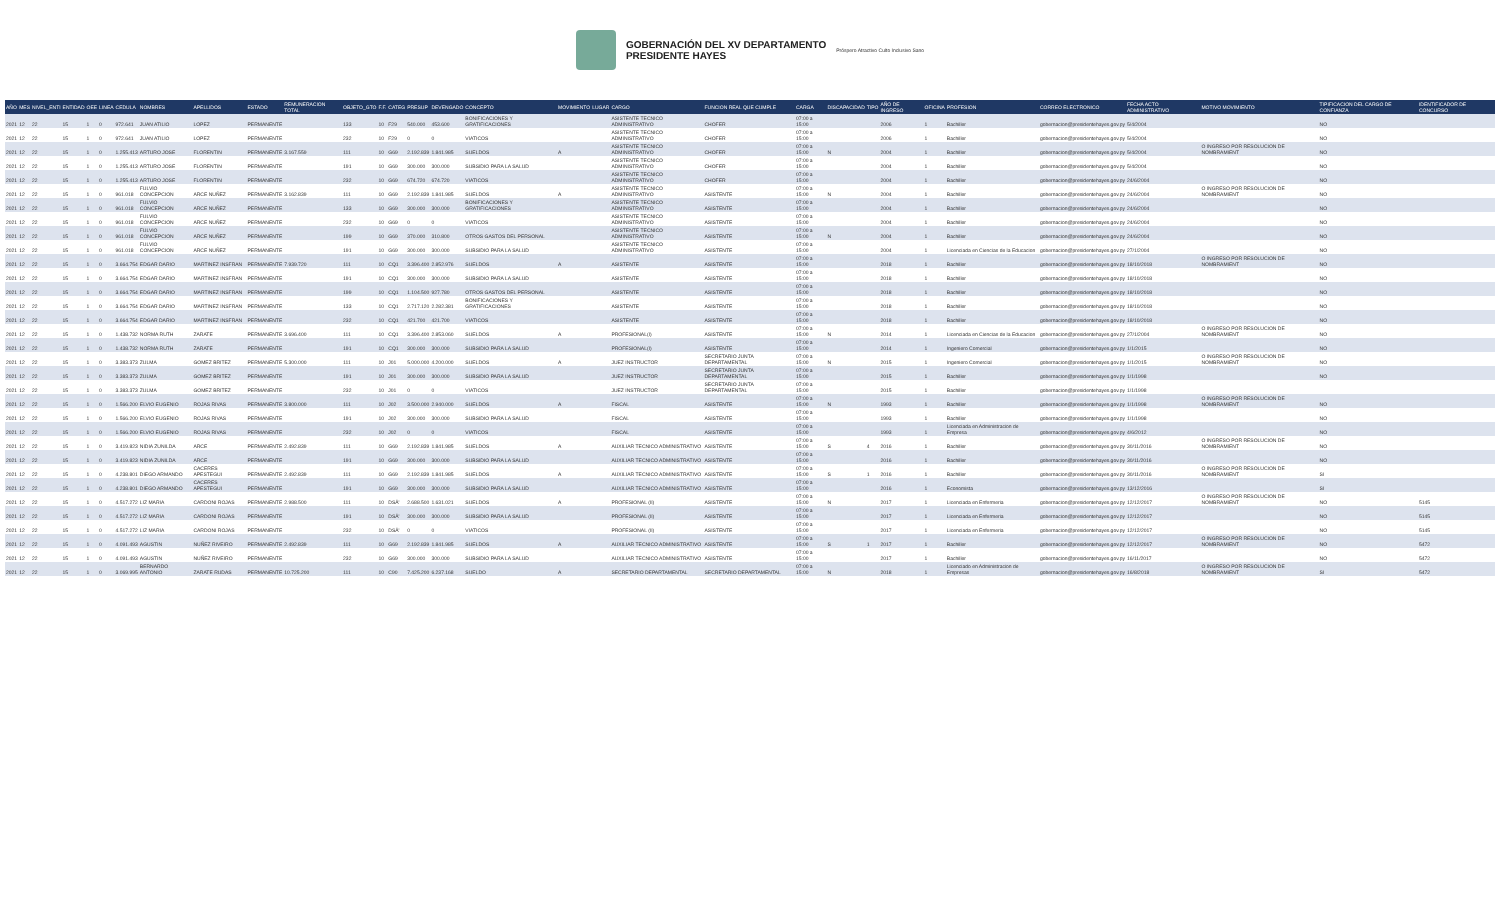GOBERNACIÓN DEL XV DEPARTAMENTO
PRESIDENTE HAYES
Próspero Atractivo Culto Inclusivo Sano
| AÑO | MES | NIVEL_ENTI | ENTIDAD | OEE | LINEA | CEDULA | NOMBRES | APELLIDOS | ESTADO | REMUNERACION TOTAL | OBJETO_GTO | F.F. | CATEG | PRESUP | DEVENGADO | CONCEPTO | MOVIMIENTO | LUGAR | CARGO | FUNCION REAL QUE CUMPLE | CARGA | DISCAPACIDAD | TIPO | AÑO DE INGRESO | OFICINA | PROFESION | CORREO ELECTRONICO | FECHA ACTO ADMINISTRATIVO | MOTIVO MOVIMIENTO | TIPIFICACION DEL CARGO DE CONFIANZA | IDENTIFICADOR DE CONCURSO |
| --- | --- | --- | --- | --- | --- | --- | --- | --- | --- | --- | --- | --- | --- | --- | --- | --- | --- | --- | --- | --- | --- | --- | --- | --- | --- | --- | --- | --- | --- | --- | --- |
| 2021 | 12 | 22 | 15 | 1 | 0 | 972.641 | JUAN ATILIO | LOPEZ | PERMANENTE | | 133 | 10 | F29 | 540.000 | 453.600 | BONIFICACIONES Y GRATIFICACIONES | | | ASISTENTE TECNICO ADMINISTRATIVO | CHOFER | 07:00 a 15:00 | | | 2006 | 1 | Bachiller | gobernacion@presidentehayes.gov.py | 5/4/2004 | | NO | |
| 2021 | 12 | 22 | 15 | 1 | 0 | 972.641 | JUAN ATILIO | LOPEZ | PERMANENTE | | 232 | 10 | F29 | 0 | 0 | VIATICOS | | | ASISTENTE TECNICO ADMINISTRATIVO | CHOFER | 07:00 a 15:00 | | | 2006 | 1 | Bachiller | gobernacion@presidentehayes.gov.py | 5/4/2004 | | NO | |
| 2021 | 12 | 22 | 15 | 1 | 0 | 1.255.413 | ARTURO JOSE | FLORENTIN | PERMANENTE | 3.167.559 | 111 | 10 | G69 | 2.192.839 | 1.841.985 | SUELDOS | A | | ASISTENTE TECNICO ADMINISTRATIVO | CHOFER | 07:00 a 15:00 | N | | 2004 | 1 | Bachiller | gobernacion@presidentehayes.gov.py | 5/4/2004 | O INGRESO POR RESOLUCION DE NOMBRAMIENT | NO | |
| 2021 | 12 | 22 | 15 | 1 | 0 | 1.255.413 | ARTURO JOSE | FLORENTIN | PERMANENTE | | 191 | 10 | G69 | 300.000 | 300.000 | SUBSIDIO PARA LA SALUD | | | ASISTENTE TECNICO ADMINISTRATIVO | CHOFER | 07:00 a 15:00 | | | 2004 | 1 | Bachiller | gobernacion@presidentehayes.gov.py | 5/4/2004 | | NO | |
| 2021 | 12 | 22 | 15 | 1 | 0 | 1.255.413 | ARTURO JOSE | FLORENTIN | PERMANENTE | | 232 | 10 | G69 | 674.720 | 674.720 | VIATICOS | | | ASISTENTE TECNICO ADMINISTRATIVO | CHOFER | 07:00 a 15:00 | | | 2004 | 1 | Bachiller | gobernacion@presidentehayes.gov.py | 24/6/2004 | | NO | |
| 2021 | 12 | 22 | 15 | 1 | 0 | 961.018 | FULVIO CONCEPCION | ARCE NUÑEZ | PERMANENTE | 3.162.839 | 111 | 10 | G69 | 2.192.839 | 1.841.985 | SUELDOS | A | | ASISTENTE TECNICO ADMINISTRATIVO | ASISTENTE | 07:00 a 15:00 | N | | 2004 | 1 | Bachiller | gobernacion@presidentehayes.gov.py | 24/6/2004 | O INGRESO POR RESOLUCION DE NOMBRAMIENT | NO | |
| 2021 | 12 | 22 | 15 | 1 | 0 | 961.018 | FULVIO CONCEPCION | ARCE NUÑEZ | PERMANENTE | | 133 | 10 | G69 | 300.000 | 300.000 | BONIFICACIONES Y GRATIFICACIONES | | | ASISTENTE TECNICO ADMINISTRATIVO | ASISTENTE | 07:00 a 15:00 | | | 2004 | 1 | Bachiller | gobernacion@presidentehayes.gov.py | 24/6/2004 | | NO | |
| 2021 | 12 | 22 | 15 | 1 | 0 | 961.018 | FULVIO CONCEPCION | ARCE NUÑEZ | PERMANENTE | | 232 | 10 | G69 | 0 | 0 | VIATICOS | | | ASISTENTE TECNICO ADMINISTRATIVO | ASISTENTE | 07:00 a 15:00 | | | 2004 | 1 | Bachiller | gobernacion@presidentehayes.gov.py | 24/6/2004 | | NO | |
| 2021 | 12 | 22 | 15 | 1 | 0 | 961.018 | FULVIO CONCEPCION | ARCE NUÑEZ | PERMANENTE | | 199 | 10 | G69 | 370.000 | 310.800 | OTROS GASTOS DEL PERSONAL | | | ASISTENTE TECNICO ADMINISTRATIVO | ASISTENTE | 07:00 a 15:00 | N | | 2004 | 1 | Bachiller | gobernacion@presidentehayes.gov.py | 24/6/2004 | | NO | |
| 2021 | 12 | 22 | 15 | 1 | 0 | 961.018 | FULVIO CONCEPCION | ARCE NUÑEZ | PERMANENTE | | 191 | 10 | G69 | 300.000 | 300.000 | SUBSIDIO PARA LA SALUD | | | ASISTENTE TECNICO ADMINISTRATIVO | ASISTENTE | 07:00 a 15:00 | | | 2004 | 1 | Licenciada en Ciencias de la Educacion | gobernacion@presidentehayes.gov.py | 27/1/2004 | | NO | |
| 2021 | 12 | 22 | 15 | 1 | 0 | 3.664.754 | EDGAR DARIO | MARTINEZ INSFRAN | PERMANENTE | 7.939.720 | 111 | 10 | CQ1 | 3.396.400 | 2.852.976 | SUELDOS | A | | ASISTENTE | ASISTENTE | 07:00 a 15:00 | | | 2018 | 1 | Bachiller | gobernacion@presidentehayes.gov.py | 18/10/2018 | O INGRESO POR RESOLUCION DE NOMBRAMIENT | NO | |
| 2021 | 12 | 22 | 15 | 1 | 0 | 3.664.754 | EDGAR DARIO | MARTINEZ INSFRAN | PERMANENTE | | 191 | 10 | CQ1 | 300.000 | 300.000 | SUBSIDIO PARA LA SALUD | | | ASISTENTE | ASISTENTE | 07:00 a 15:00 | | | 2018 | 1 | Bachiller | gobernacion@presidentehayes.gov.py | 18/10/2018 | | NO | |
| 2021 | 12 | 22 | 15 | 1 | 0 | 3.664.754 | EDGAR DARIO | MARTINEZ INSFRAN | PERMANENTE | | 199 | 10 | CQ1 | 1.104.500 | 927.780 | OTROS GASTOS DEL PERSONAL | | | ASISTENTE | ASISTENTE | 07:00 a 15:00 | | | 2018 | 1 | Bachiller | gobernacion@presidentehayes.gov.py | 18/10/2018 | | NO | |
| 2021 | 12 | 22 | 15 | 1 | 0 | 3.664.754 | EDGAR DARIO | MARTINEZ INSFRAN | PERMANENTE | | 133 | 10 | CQ1 | 2.717.120 | 2.282.381 | BONIFICACIONES Y GRATIFICACIONES | | | ASISTENTE | ASISTENTE | 07:00 a 15:00 | | | 2018 | 1 | Bachiller | gobernacion@presidentehayes.gov.py | 18/10/2018 | | NO | |
| 2021 | 12 | 22 | 15 | 1 | 0 | 3.664.754 | EDGAR DARIO | MARTINEZ INSFRAN | PERMANENTE | | 232 | 10 | CQ1 | 421.700 | 421.700 | VIATICOS | | | ASISTENTE | ASISTENTE | 07:00 a 15:00 | | | 2018 | 1 | Bachiller | gobernacion@presidentehayes.gov.py | 18/10/2018 | | NO | |
| 2021 | 12 | 22 | 15 | 1 | 0 | 1.438.732 | NORMA RUTH | ZARATE | PERMANENTE | 3.696.400 | 111 | 10 | CQ1 | 3.396.400 | 2.853.060 | SUELDOS | A | | PROFESIONAL(I) | ASISTENTE | 07:00 a 15:00 | N | | 2014 | 1 | Licenciada en Ciencias de la Educacion | gobernacion@presidentehayes.gov.py | 27/1/2004 | O INGRESO POR RESOLUCION DE NOMBRAMIENT | NO | |
| 2021 | 12 | 22 | 15 | 1 | 0 | 1.438.732 | NORMA RUTH | ZARATE | PERMANENTE | | 191 | 10 | CQ1 | 300.000 | 300.000 | SUBSIDIO PARA LA SALUD | | | PROFESIONAL(I) | ASISTENTE | 07:00 a 15:00 | | | 2014 | 1 | Ingeniero Comercial | gobernacion@presidentehayes.gov.py | 1/1/2015 | | NO | |
| 2021 | 12 | 22 | 15 | 1 | 0 | 3.383.373 | ZULMA | GOMEZ BRITEZ | PERMANENTE | 5.300.000 | 111 | 10 | J01 | 5.000.000 | 4.200.000 | SUELDOS | A | | JUEZ INSTRUCTOR | SECRETARIO JUNTA DEPARTAMENTAL | 07:00 a 15:00 | N | | 2015 | 1 | Ingeniero Comercial | gobernacion@presidentehayes.gov.py | 1/1/2015 | O INGRESO POR RESOLUCION DE NOMBRAMIENT | NO | |
| 2021 | 12 | 22 | 15 | 1 | 0 | 3.383.373 | ZULMA | GOMEZ BRITEZ | PERMANENTE | | 191 | 10 | J01 | 300.000 | 300.000 | SUBSIDIO PARA LA SALUD | | | JUEZ INSTRUCTOR | SECRETARIO JUNTA DEPARTAMENTAL | 07:00 a 15:00 | | | 2015 | 1 | Bachiller | gobernacion@presidentehayes.gov.py | 1/1/1998 | | NO | |
| 2021 | 12 | 22 | 15 | 1 | 0 | 3.383.373 | ZULMA | GOMEZ BRITEZ | PERMANENTE | | 232 | 10 | J01 | 0 | 0 | VIATICOS | | | JUEZ INSTRUCTOR | SECRETARIO JUNTA DEPARTAMENTAL | 07:00 a 15:00 | | | 2015 | 1 | Bachiller | gobernacion@presidentehayes.gov.py | 1/1/1998 | | | |
| 2021 | 12 | 22 | 15 | 1 | 0 | 1.566.200 | ELVIO EUGENIO | ROJAS RIVAS | PERMANENTE | 3.800.000 | 111 | 10 | J02 | 3.500.000 | 2.940.000 | SUELDOS | A | | FISCAL | ASISTENTE | 07:00 a 15:00 | N | | 1993 | 1 | Bachiller | gobernacion@presidentehayes.gov.py | 1/1/1998 | O INGRESO POR RESOLUCION DE NOMBRAMIENT | NO | |
| 2021 | 12 | 22 | 15 | 1 | 0 | 1.566.200 | ELVIO EUGENIO | ROJAS RIVAS | PERMANENTE | | 191 | 10 | J02 | 300.000 | 300.000 | SUBSIDIO PARA LA SALUD | | | FISCAL | ASISTENTE | 07:00 a 15:00 | | | 1993 | 1 | Bachiller | gobernacion@presidentehayes.gov.py | 1/1/1998 | | NO | |
| 2021 | 12 | 22 | 15 | 1 | 0 | 1.566.200 | ELVIO EUGENIO | ROJAS RIVAS | PERMANENTE | | 232 | 10 | J02 | 0 | 0 | VIATICOS | | | FISCAL | ASISTENTE | 07:00 a 15:00 | | | 1993 | 1 | Licenciada en Administracion de Empresa | gobernacion@presidentehayes.gov.py | 4/6/2012 | | NO | |
| 2021 | 12 | 22 | 15 | 1 | 0 | 3.419.823 | NIDIA ZUNILDA | ARCE | PERMANENTE | 2.492.839 | 111 | 10 | G69 | 2.192.839 | 1.841.985 | SUELDOS | A | | AUXILIAR TECNICO ADMINISTRATIVO | ASISTENTE | 07:00 a 15:00 | S | 4 | 2016 | 1 | Bachiller | gobernacion@presidentehayes.gov.py | 30/11/2016 | O INGRESO POR RESOLUCION DE NOMBRAMIENT | NO | |
| 2021 | 12 | 22 | 15 | 1 | 0 | 3.419.823 | NIDIA ZUNILDA | ARCE | PERMANENTE | | 191 | 10 | G69 | 300.000 | 300.000 | SUBSIDIO PARA LA SALUD | | | AUXILIAR TECNICO ADMINISTRATIVO | ASISTENTE | 07:00 a 15:00 | | | 2016 | 1 | Bachiller | gobernacion@presidentehayes.gov.py | 30/11/2016 | | NO | |
| 2021 | 12 | 22 | 15 | 1 | 0 | 4.238.801 | DIEGO ARMANDO | CACERES APESTEGUI | PERMANENTE | 2.492.839 | 111 | 10 | G69 | 2.192.839 | 1.841.985 | SUELDOS | A | | AUXILIAR TECNICO ADMINISTRATIVO | ASISTENTE | 07:00 a 15:00 | S | 1 | 2016 | 1 | Bachiller | gobernacion@presidentehayes.gov.py | 30/11/2016 | O INGRESO POR RESOLUCION DE NOMBRAMIENT | SI | |
| 2021 | 12 | 22 | 15 | 1 | 0 | 4.238.801 | DIEGO ARMANDO | CACERES APESTEGUI | PERMANENTE | | 191 | 10 | G69 | 300.000 | 300.000 | SUBSIDIO PARA LA SALUD | | | AUXILIAR TECNICO ADMINISTRATIVO | ASISTENTE | 07:00 a 15:00 | | | 2016 | 1 | Economista | gobernacion@presidentehayes.gov.py | 13/12/2016 | | SI | |
| 2021 | 12 | 22 | 15 | 1 | 0 | 4.517.272 | LIZ MARIA | CARDONI ROJAS | PERMANENTE | 2.988.500 | 111 | 10 | DSÂ' | 2.688.500 | 1.631.021 | SUELDOS | A | | PROFESIONAL (II) | ASISTENTE | 07:00 a 15:00 | N | | 2017 | 1 | Licenciada en Enfermeria | gobernacion@presidentehayes.gov.py | 12/12/2017 | O INGRESO POR RESOLUCION DE NOMBRAMIENT | NO | 5145 |
| 2021 | 12 | 22 | 15 | 1 | 0 | 4.517.272 | LIZ MARIA | CARDONI ROJAS | PERMANENTE | | 191 | 10 | DSÂ' | 300.000 | 300.000 | SUBSIDIO PARA LA SALUD | | | PROFESIONAL (II) | ASISTENTE | 07:00 a 15:00 | | | 2017 | 1 | Licenciada en Enfermeria | gobernacion@presidentehayes.gov.py | 12/12/2017 | | NO | 5145 |
| 2021 | 12 | 22 | 15 | 1 | 0 | 4.517.272 | LIZ MARIA | CARDONI ROJAS | PERMANENTE | | 232 | 10 | DSÂ' | 0 | 0 | VIATICOS | | | PROFESIONAL (II) | ASISTENTE | 07:00 a 15:00 | | | 2017 | 1 | Licenciada en Enfermeria | gobernacion@presidentehayes.gov.py | 12/12/2017 | | NO | 5145 |
| 2021 | 12 | 22 | 15 | 1 | 0 | 4.091.493 | AGUSTIN | NUÑEZ RIVEIRO | PERMANENTE | 2.492.839 | 111 | 10 | G69 | 2.192.839 | 1.841.985 | SUELDOS | A | | AUXILIAR TECNICO ADMINISTRATIVO | ASISTENTE | 07:00 a 15:00 | S | 1 | 2017 | 1 | Bachiller | gobernacion@presidentehayes.gov.py | 12/12/2017 | O INGRESO POR RESOLUCION DE NOMBRAMIENT | NO | 5472 |
| 2021 | 12 | 22 | 15 | 1 | 0 | 4.091.493 | AGUSTIN | NUÑEZ RIVEIRO | PERMANENTE | | 232 | 10 | G69 | 300.000 | 300.000 | SUBSIDIO PARA LA SALUD | | | AUXILIAR TECNICO ADMINISTRATIVO | ASISTENTE | 07:00 a 15:00 | | | 2017 | 1 | Bachiller | gobernacion@presidentehayes.gov.py | 16/11/2017 | | NO | 5472 |
| 2021 | 12 | 22 | 15 | 1 | 0 | 3.069.995 | BERNARDO ANTONIO | ZARATE RUDAS | PERMANENTE | 10.725.200 | 111 | 10 | C90 | 7.425.200 | 6.237.168 | SUELDO | A | | SECRETARIO DEPARTAMENTAL | SECRETARIO DEPARTAMENTAL | 07:00 a 15:00 | N | | 2018 | 1 | Licenciado en Administracion de Empresas | gobernacion@presidentehayes.gov.py | 16/8/2018 | O INGRESO POR RESOLUCION DE NOMBRAMIENT | SI | 5472 |